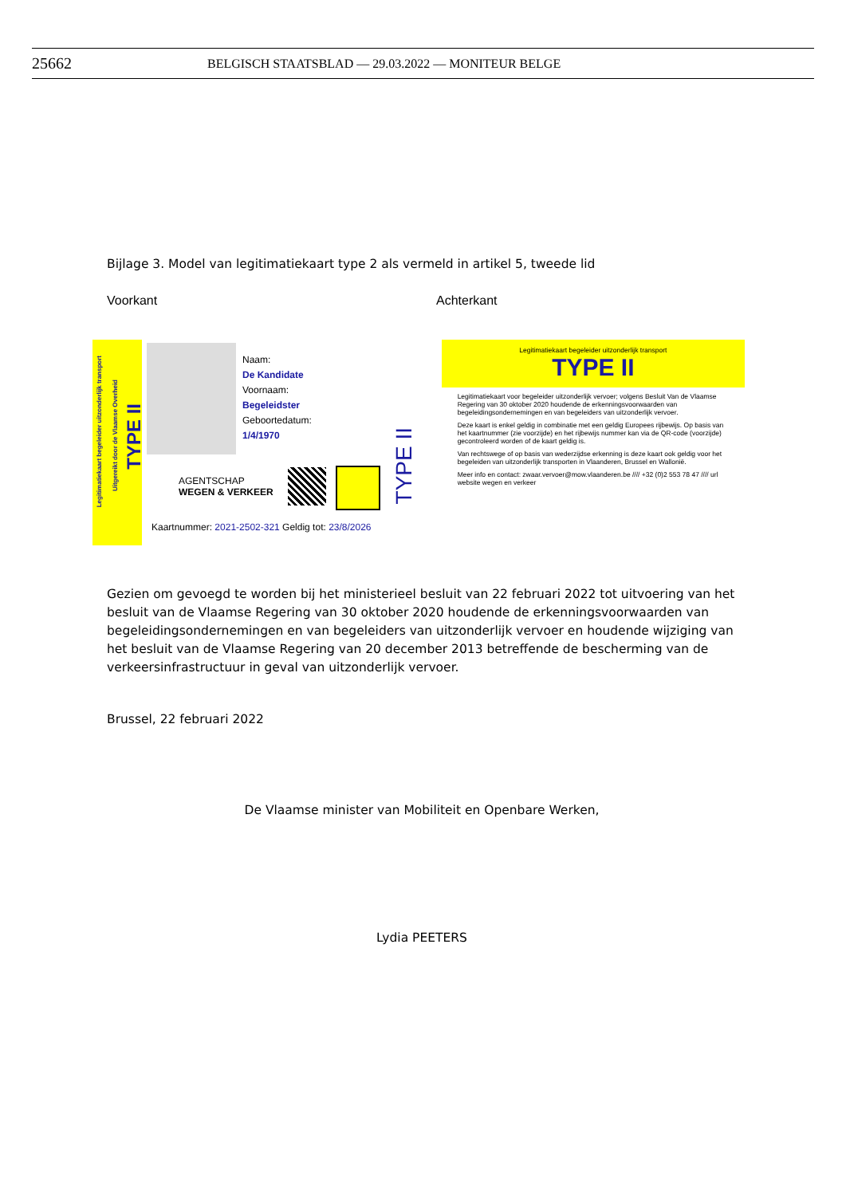25662 BELGISCH STAATSBLAD — 29.03.2022 — MONITEUR BELGE
Bijlage 3. Model van legitimatiekaart type 2 als vermeld in artikel 5, tweede lid
Voorkant Achterkant
Legitimatiekaart begeleider uitzonderlijk transport
Uitgereikt door de Vlaamse Overheid
TYPE II
Naam:
De Kandidate
Voornaam:
Begeleidster
Geboortedatum:
1/4/1970
AGENTSCHAP
WEGEN & VERKEER
TYPE II
Kaartnummer: 2021-2502-321 Geldig tot: 23/8/2026
Legitimatiekaart begeleider uitzonderlijk transport
TYPE II
Legitimatiekaart voor begeleider uitzonderlijk vervoer; volgens Besluit Van de Vlaamse Regering van 30 oktober 2020 houdende de erkenningsvoorwaarden van begeleidingsondernemingen en van begeleiders van uitzonderlijk vervoer.
Deze kaart is enkel geldig in combinatie met een geldig Europees rijbewijs. Op basis van het kaartnummer (zie voorzijde) en het rijbewijs nummer kan via de QR-code (voorzijde) gecontroleerd worden of de kaart geldig is.
Van rechtswege of op basis van wederzijdse erkenning is deze kaart ook geldig voor het begeleiden van uitzonderlijk transporten in Vlaanderen, Brussel en Wallonië.
Meer info en contact: zwaar.vervoer@mow.vlaanderen.be //// +32 (0)2 553 78 47 //// url website wegen en verkeer
Gezien om gevoegd te worden bij het ministerieel besluit van 22 februari 2022 tot uitvoering van het besluit van de Vlaamse Regering van 30 oktober 2020 houdende de erkenningsvoorwaarden van begeleidingsondernemingen en van begeleiders van uitzonderlijk vervoer en houdende wijziging van het besluit van de Vlaamse Regering van 20 december 2013 betreffende de bescherming van de verkeersinfrastructuur in geval van uitzonderlijk vervoer.
Brussel, 22 februari 2022
De Vlaamse minister van Mobiliteit en Openbare Werken,
Lydia PEETERS